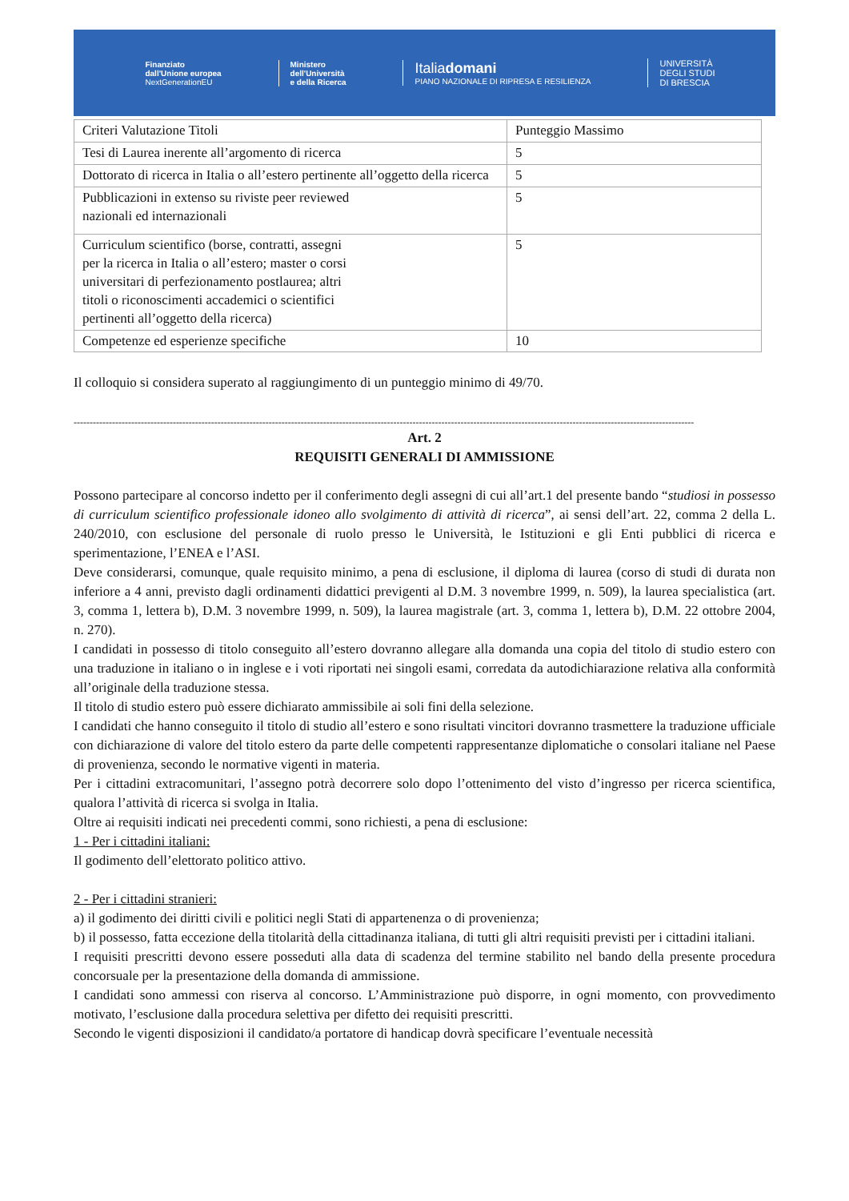Finanziato
dall'Unione europea
NextGenerationEU
Ministero
dell'Università
e della Ricerca
Italiadomani
PIANO NAZIONALE DI RIPRESA E RESILIENZA
UNIVERSITÀ
DEGLI STUDI
DI BRESCIA
| Criteri Valutazione Titoli | Punteggio Massimo |
| Tesi di Laurea inerente all’argomento di ricerca | 5 |
| Dottorato di ricerca in Italia o all’estero pertinente all’oggetto della ricerca | 5 |
| Pubblicazioni in extenso su riviste peer reviewed nazionali ed internazionali | 5 |
| Curriculum scientifico (borse, contratti, assegni per la ricerca in Italia o all’estero; master o corsi universitari di perfezionamento postlaurea; altri titoli o riconoscimenti accademici o scientifici pertinenti all’oggetto della ricerca) | 5 |
| Competenze ed esperienze specifiche | 10 |
Il colloquio si considera superato al raggiungimento di un punteggio minimo di 49/70.
--------------------------------------------------------------------------------------------------------------------------------------------------------------------------------------------------
Art. 2
REQUISITI GENERALI DI AMMISSIONE
Possono partecipare al concorso indetto per il conferimento degli assegni di cui all’art.1 del presente bando “studiosi in possesso di curriculum scientifico professionale idoneo allo svolgimento di attività di ricerca”, ai sensi dell’art. 22, comma 2 della L. 240/2010, con esclusione del personale di ruolo presso le Università, le Istituzioni e gli Enti pubblici di ricerca e sperimentazione, l’ENEA e l’ASI.
Deve considerarsi, comunque, quale requisito minimo, a pena di esclusione, il diploma di laurea (corso di studi di durata non inferiore a 4 anni, previsto dagli ordinamenti didattici previgenti al D.M. 3 novembre 1999, n. 509), la laurea specialistica (art. 3, comma 1, lettera b), D.M. 3 novembre 1999, n. 509), la laurea magistrale (art. 3, comma 1, lettera b), D.M. 22 ottobre 2004, n. 270).
I candidati in possesso di titolo conseguito all’estero dovranno allegare alla domanda una copia del titolo di studio estero con una traduzione in italiano o in inglese e i voti riportati nei singoli esami, corredata da autodichiarazione relativa alla conformità all’originale della traduzione stessa.
Il titolo di studio estero può essere dichiarato ammissibile ai soli fini della selezione.
I candidati che hanno conseguito il titolo di studio all’estero e sono risultati vincitori dovranno trasmettere la traduzione ufficiale con dichiarazione di valore del titolo estero da parte delle competenti rappresentanze diplomatiche o consolari italiane nel Paese di provenienza, secondo le normative vigenti in materia.
Per i cittadini extracomunitari, l’assegno potrà decorrere solo dopo l’ottenimento del visto d’ingresso per ricerca scientifica, qualora l’attività di ricerca si svolga in Italia.
Oltre ai requisiti indicati nei precedenti commi, sono richiesti, a pena di esclusione:
1 - Per i cittadini italiani:
Il godimento dell’elettorato politico attivo.
2 - Per i cittadini stranieri:
a) il godimento dei diritti civili e politici negli Stati di appartenenza o di provenienza;
b) il possesso, fatta eccezione della titolarità della cittadinanza italiana, di tutti gli altri requisiti previsti per i cittadini italiani.
I requisiti prescritti devono essere posseduti alla data di scadenza del termine stabilito nel bando della presente procedura concorsuale per la presentazione della domanda di ammissione.
I candidati sono ammessi con riserva al concorso. L’Amministrazione può disporre, in ogni momento, con provvedimento motivato, l’esclusione dalla procedura selettiva per difetto dei requisiti prescritti.
Secondo le vigenti disposizioni il candidato/a portatore di handicap dovrà specificare l’eventuale necessità